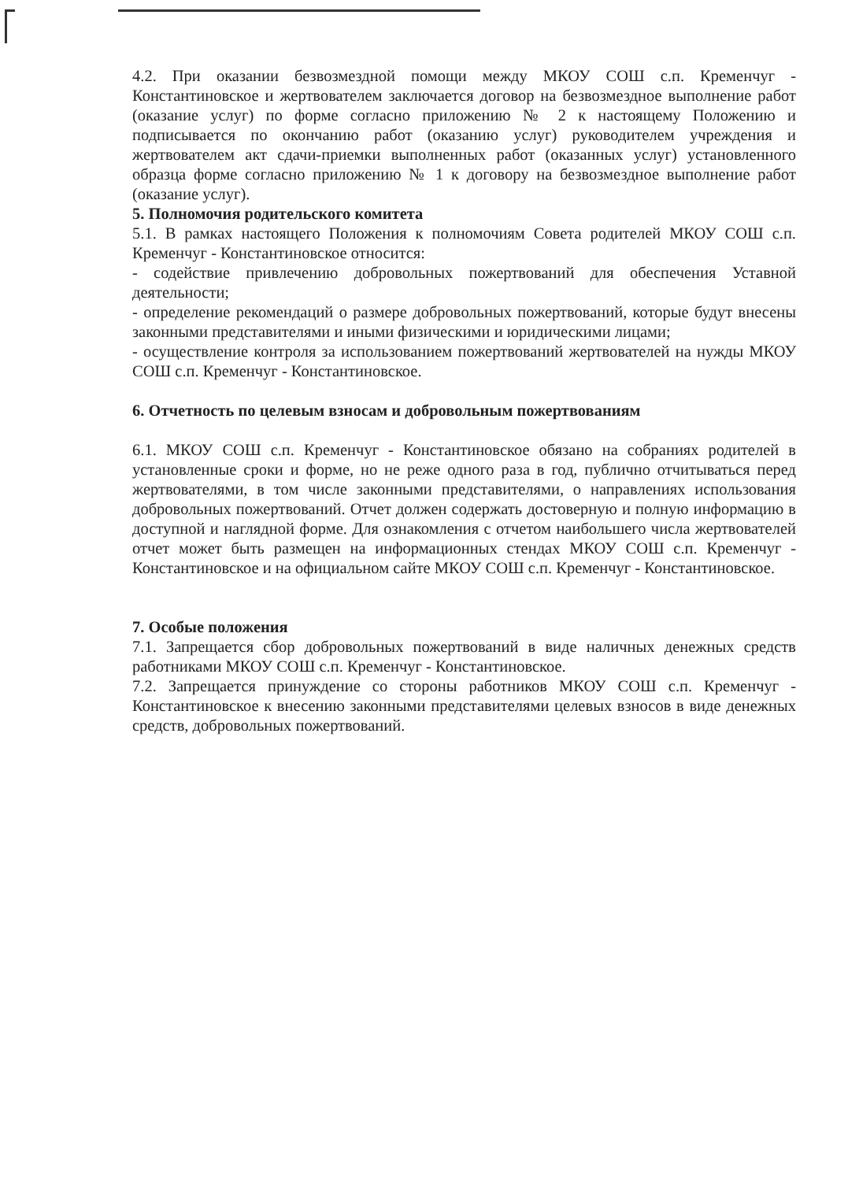4.2. При оказании безвозмездной помощи между МКОУ СОШ с.п. Кременчуг - Константиновское и жертвователем заключается договор на безвозмездное выполнение работ (оказание услуг) по форме согласно приложению № 2 к настоящему Положению и подписывается по окончанию работ (оказанию услуг) руководителем учреждения и жертвователем акт сдачи-приемки выполненных работ (оказанных услуг) установленного образца форме согласно приложению № 1 к договору на безвозмездное выполнение работ (оказание услуг).
5. Полномочия родительского комитета
5.1. В рамках настоящего Положения к полномочиям Совета родителей МКОУ СОШ с.п. Кременчуг - Константиновское относится:
- содействие привлечению добровольных пожертвований для обеспечения Уставной деятельности;
- определение рекомендаций о размере добровольных пожертвований, которые будут внесены законными представителями и иными физическими и юридическими лицами;
- осуществление контроля за использованием пожертвований жертвователей на нужды МКОУ СОШ с.п. Кременчуг - Константиновское.
6. Отчетность по целевым взносам и добровольным пожертвованиям
6.1. МКОУ СОШ с.п. Кременчуг - Константиновское обязано на собраниях родителей в установленные сроки и форме, но не реже одного раза в год, публично отчитываться перед жертвователями, в том числе законными представителями, о направлениях использования добровольных пожертвований. Отчет должен содержать достоверную и полную информацию в доступной и наглядной форме. Для ознакомления с отчетом наибольшего числа жертвователей отчет может быть размещен на информационных стендах МКОУ СОШ с.п. Кременчуг - Константиновское и на официальном сайте МКОУ СОШ с.п. Кременчуг - Константиновское.
7. Особые положения
7.1. Запрещается сбор добровольных пожертвований в виде наличных денежных средств работниками МКОУ СОШ с.п. Кременчуг - Константиновское.
7.2. Запрещается принуждение со стороны работников МКОУ СОШ с.п. Кременчуг - Константиновское к внесению законными представителями целевых взносов в виде денежных средств, добровольных пожертвований.